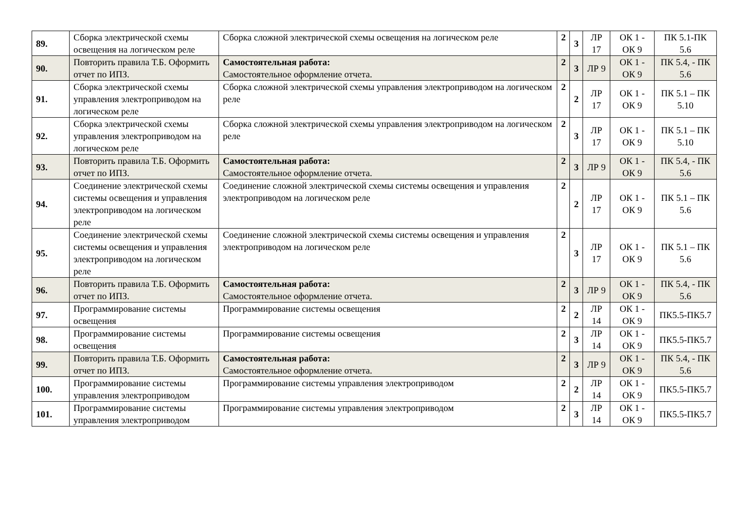| 89. | Сборка электрической схемы освещения на логическом реле | Сборка сложной электрической схемы освещения на логическом реле | 2 | 3 | ЛР 17 | ОК 1 - ОК 9 | ПК 5.1-ПК 5.6 |
| 90. | Повторить правила Т.Б. Оформить отчет по ИПЗ. | Самостоятельная работа: Самостоятельное оформление отчета. | 2 | 3 | ЛР 9 | ОК 1 - ОК 9 | ПК 5.4, - ПК 5.6 |
| 91. | Сборка электрической схемы управления электроприводом на логическом реле | Сборка сложной электрической схемы управления электроприводом на логическом реле | 2 | 2 | ЛР 17 | ОК 1 - ОК 9 | ПК 5.1 – ПК 5.10 |
| 92. | Сборка электрической схемы управления электроприводом на логическом реле | Сборка сложной электрической схемы управления электроприводом на логическом реле | 2 | 3 | ЛР 17 | ОК 1 - ОК 9 | ПК 5.1 – ПК 5.10 |
| 93. | Повторить правила Т.Б. Оформить отчет по ИПЗ. | Самостоятельная работа: Самостоятельное оформление отчета. | 2 | 3 | ЛР 9 | ОК 1 - ОК 9 | ПК 5.4, - ПК 5.6 |
| 94. | Соединение электрической схемы системы освещения и управления электроприводом на логическом реле | Соединение сложной электрической схемы системы освещения и управления электроприводом на логическом реле | 2 | 2 | ЛР 17 | ОК 1 - ОК 9 | ПК 5.1 – ПК 5.6 |
| 95. | Соединение электрической схемы системы освещения и управления электроприводом на логическом реле | Соединение сложной электрической схемы системы освещения и управления электроприводом на логическом реле | 2 | 3 | ЛР 17 | ОК 1 - ОК 9 | ПК 5.1 – ПК 5.6 |
| 96. | Повторить правила Т.Б. Оформить отчет по ИПЗ. | Самостоятельная работа: Самостоятельное оформление отчета. | 2 | 3 | ЛР 9 | ОК 1 - ОК 9 | ПК 5.4, - ПК 5.6 |
| 97. | Программирование системы освещения | Программирование системы освещения | 2 | 2 | ЛР 14 | ОК 1 - ОК 9 | ПК5.5-ПК5.7 |
| 98. | Программирование системы освещения | Программирование системы освещения | 2 | 3 | ЛР 14 | ОК 1 - ОК 9 | ПК5.5-ПК5.7 |
| 99. | Повторить правила Т.Б. Оформить отчет по ИПЗ. | Самостоятельная работа: Самостоятельное оформление отчета. | 2 | 3 | ЛР 9 | ОК 1 - ОК 9 | ПК 5.4, - ПК 5.6 |
| 100. | Программирование системы управления электроприводом | Программирование системы управления электроприводом | 2 | 2 | ЛР 14 | ОК 1 - ОК 9 | ПК5.5-ПК5.7 |
| 101. | Программирование системы управления электроприводом | Программирование системы управления электроприводом | 2 | 3 | ЛР 14 | ОК 1 - ОК 9 | ПК5.5-ПК5.7 |